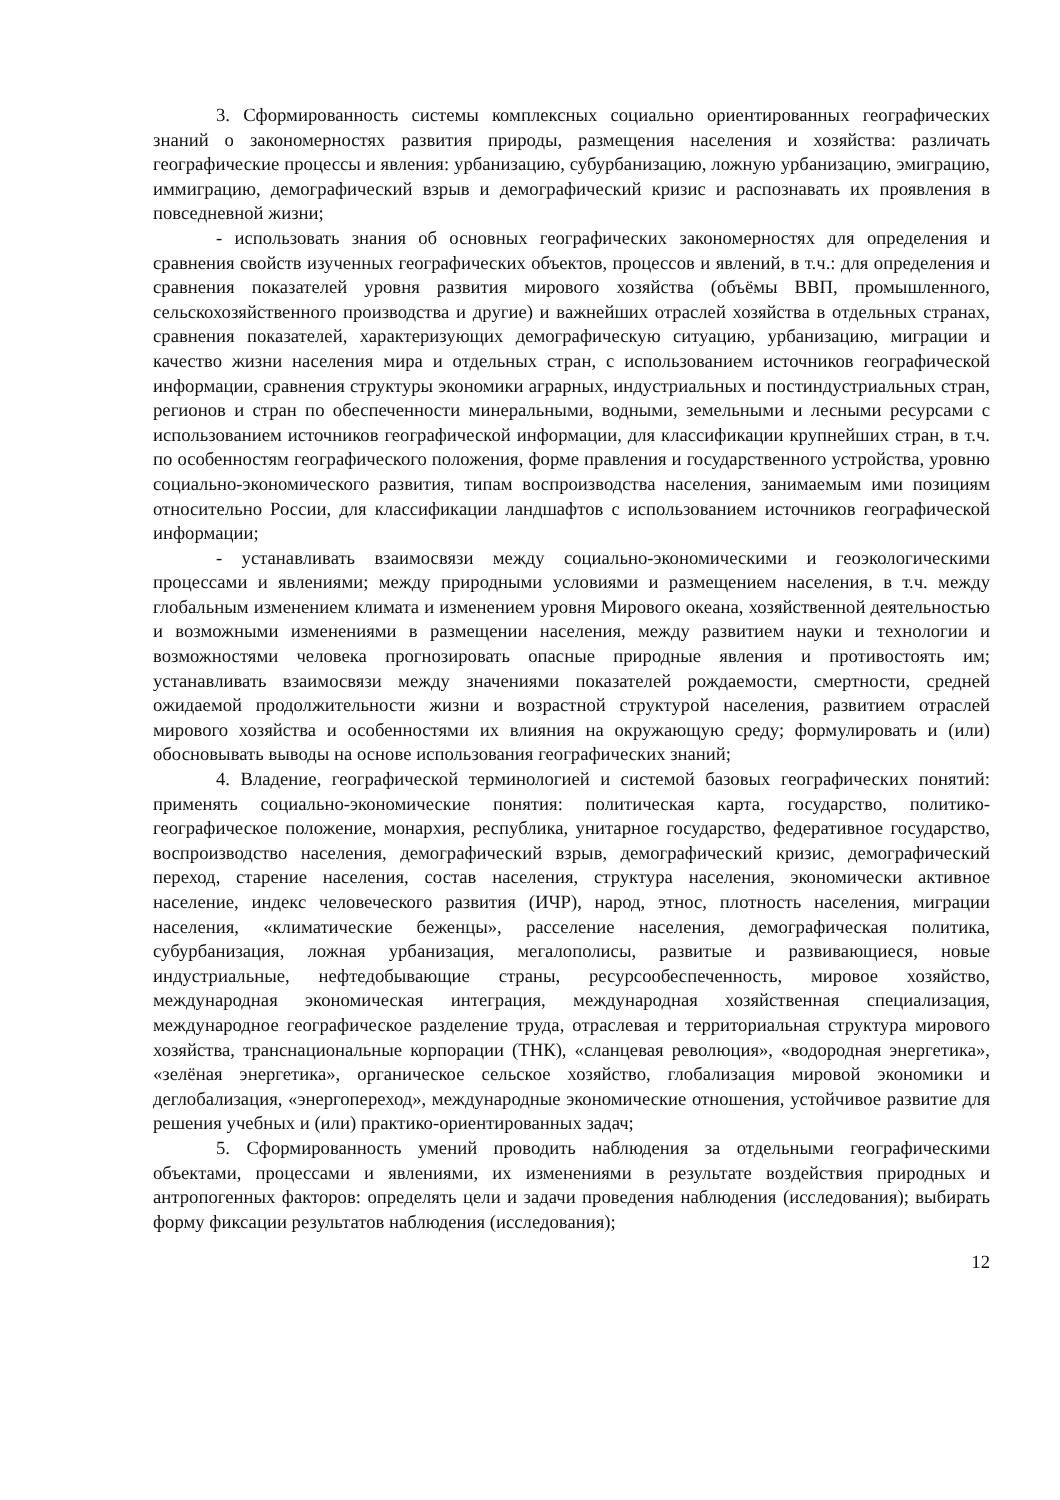3. Сформированность системы комплексных социально ориентированных географических знаний о закономерностях развития природы, размещения населения и хозяйства: различать географические процессы и явления: урбанизацию, субурбанизацию, ложную урбанизацию, эмиграцию, иммиграцию, демографический взрыв и демографический кризис и распознавать их проявления в повседневной жизни;
- использовать знания об основных географических закономерностях для определения и сравнения свойств изученных географических объектов, процессов и явлений, в т.ч.: для определения и сравнения показателей уровня развития мирового хозяйства (объёмы ВВП, промышленного, сельскохозяйственного производства и другие) и важнейших отраслей хозяйства в отдельных странах, сравнения показателей, характеризующих демографическую ситуацию, урбанизацию, миграции и качество жизни населения мира и отдельных стран, с использованием источников географической информации, сравнения структуры экономики аграрных, индустриальных и постиндустриальных стран, регионов и стран по обеспеченности минеральными, водными, земельными и лесными ресурсами с использованием источников географической информации, для классификации крупнейших стран, в т.ч. по особенностям географического положения, форме правления и государственного устройства, уровню социально-экономического развития, типам воспроизводства населения, занимаемым ими позициям относительно России, для классификации ландшафтов с использованием источников географической информации;
- устанавливать взаимосвязи между социально-экономическими и геоэкологическими процессами и явлениями; между природными условиями и размещением населения, в т.ч. между глобальным изменением климата и изменением уровня Мирового океана, хозяйственной деятельностью и возможными изменениями в размещении населения, между развитием науки и технологии и возможностями человека прогнозировать опасные природные явления и противостоять им; устанавливать взаимосвязи между значениями показателей рождаемости, смертности, средней ожидаемой продолжительности жизни и возрастной структурой населения, развитием отраслей мирового хозяйства и особенностями их влияния на окружающую среду; формулировать и (или) обосновывать выводы на основе использования географических знаний;
4. Владение, географической терминологией и системой базовых географических понятий: применять социально-экономические понятия: политическая карта, государство, политико-географическое положение, монархия, республика, унитарное государство, федеративное государство, воспроизводство населения, демографический взрыв, демографический кризис, демографический переход, старение населения, состав населения, структура населения, экономически активное население, индекс человеческого развития (ИЧР), народ, этнос, плотность населения, миграции населения, «климатические беженцы», расселение населения, демографическая политика, субурбанизация, ложная урбанизация, мегалополисы, развитые и развивающиеся, новые индустриальные, нефтедобывающие страны, ресурсообеспеченность, мировое хозяйство, международная экономическая интеграция, международная хозяйственная специализация, международное географическое разделение труда, отраслевая и территориальная структура мирового хозяйства, транснациональные корпорации (ТНК), «сланцевая революция», «водородная энергетика», «зелёная энергетика», органическое сельское хозяйство, глобализация мировой экономики и деглобализация, «энергопереход», международные экономические отношения, устойчивое развитие для решения учебных и (или) практико-ориентированных задач;
5. Сформированность умений проводить наблюдения за отдельными географическими объектами, процессами и явлениями, их изменениями в результате воздействия природных и антропогенных факторов: определять цели и задачи проведения наблюдения (исследования); выбирать форму фиксации результатов наблюдения (исследования);
12